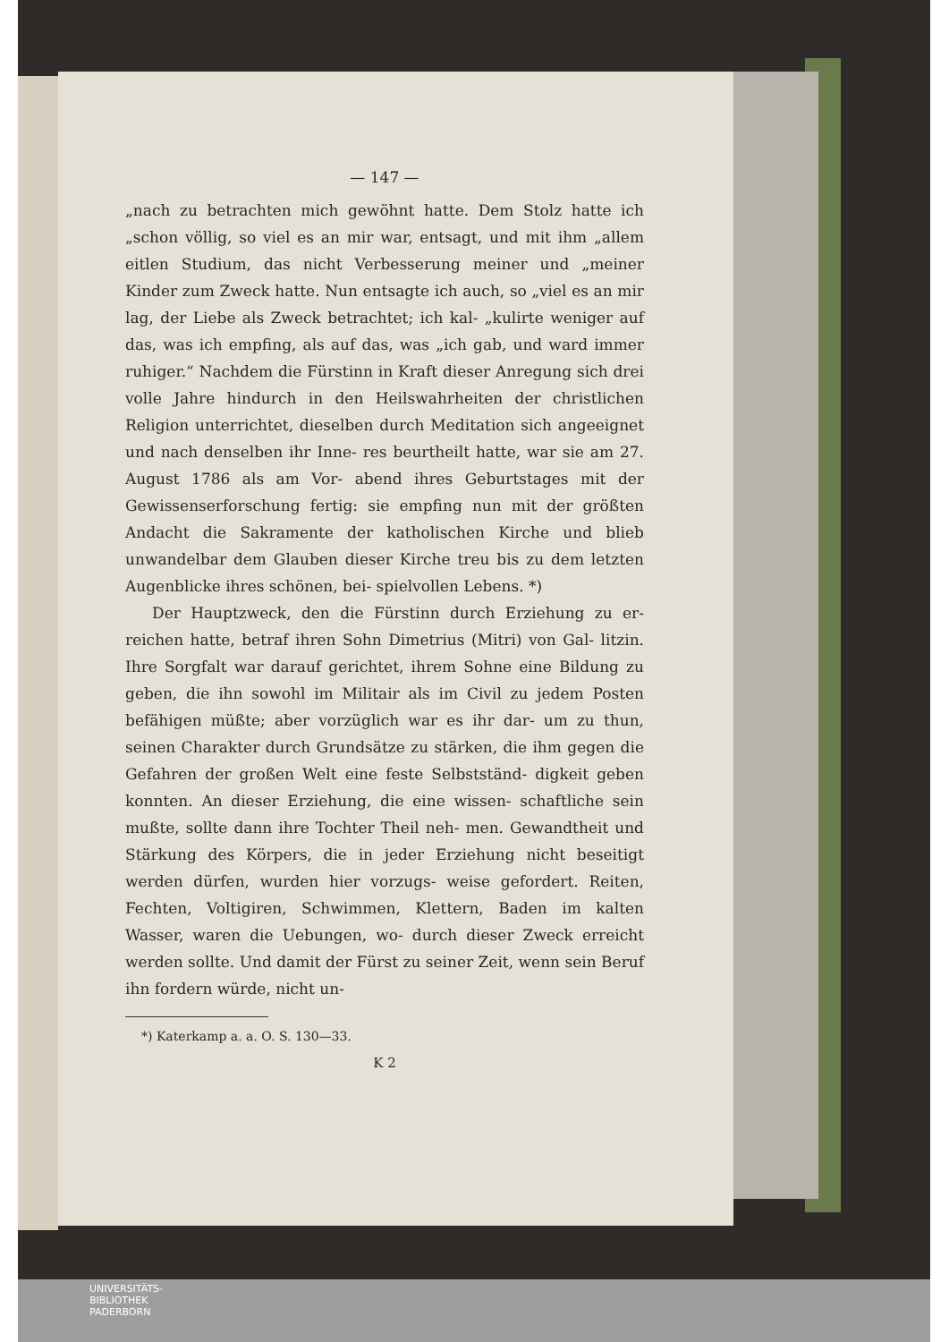— 147 —
„nach zu betrachten mich gewöhnt hatte. Dem Stolz hatte ich „schon völlig, so viel es an mir war, entsagt, und mit ihm „allem eitlen Studium, das nicht Verbesserung meiner und „meiner Kinder zum Zweck hatte. Nun entsagte ich auch, so „viel es an mir lag, der Liebe als Zweck betrachtet; ich kal- „kulirte weniger auf das, was ich empfing, als auf das, was „ich gab, und ward immer ruhiger.“ Nachdem die Fürstinn in Kraft dieser Anregung sich drei volle Jahre hindurch in den Heilswahrheiten der christlichen Religion unterrichtet, dieselben durch Meditation sich angeeignet und nach denselben ihr Inne- res beurtheilt hatte, war sie am 27. August 1786 als am Vor- abend ihres Geburtstages mit der Gewissenserforschung fertig: sie empfing nun mit der größten Andacht die Sakramente der katholischen Kirche und blieb unwandelbar dem Glauben dieser Kirche treu bis zu dem letzten Augenblicke ihres schönen, bei- spielvollen Lebens. *)
Der Hauptzweck, den die Fürstinn durch Erziehung zu er- reichen hatte, betraf ihren Sohn Dimetrius (Mitri) von Gal- litzin. Ihre Sorgfalt war darauf gerichtet, ihrem Sohne eine Bildung zu geben, die ihn sowohl im Militair als im Civil zu jedem Posten befähigen müßte; aber vorzüglich war es ihr dar- um zu thun, seinen Charakter durch Grundsätze zu stärken, die ihm gegen die Gefahren der großen Welt eine feste Selbstständ- digkeit geben konnten. An dieser Erziehung, die eine wissen- schaftliche sein mußte, sollte dann ihre Tochter Theil neh- men. Gewandtheit und Stärkung des Körpers, die in jeder Erziehung nicht beseitigt werden dürfen, wurden hier vorzugs- weise gefordert. Reiten, Fechten, Voltigiren, Schwimmen, Klettern, Baden im kalten Wasser, waren die Uebungen, wo- durch dieser Zweck erreicht werden sollte. Und damit der Fürst zu seiner Zeit, wenn sein Beruf ihn fordern würde, nicht un-
*) Katerkamp a. a. O. S. 130—33.
K 2
UNIVERSITÄTS-
BIBLIOTHEK
PADERBORN